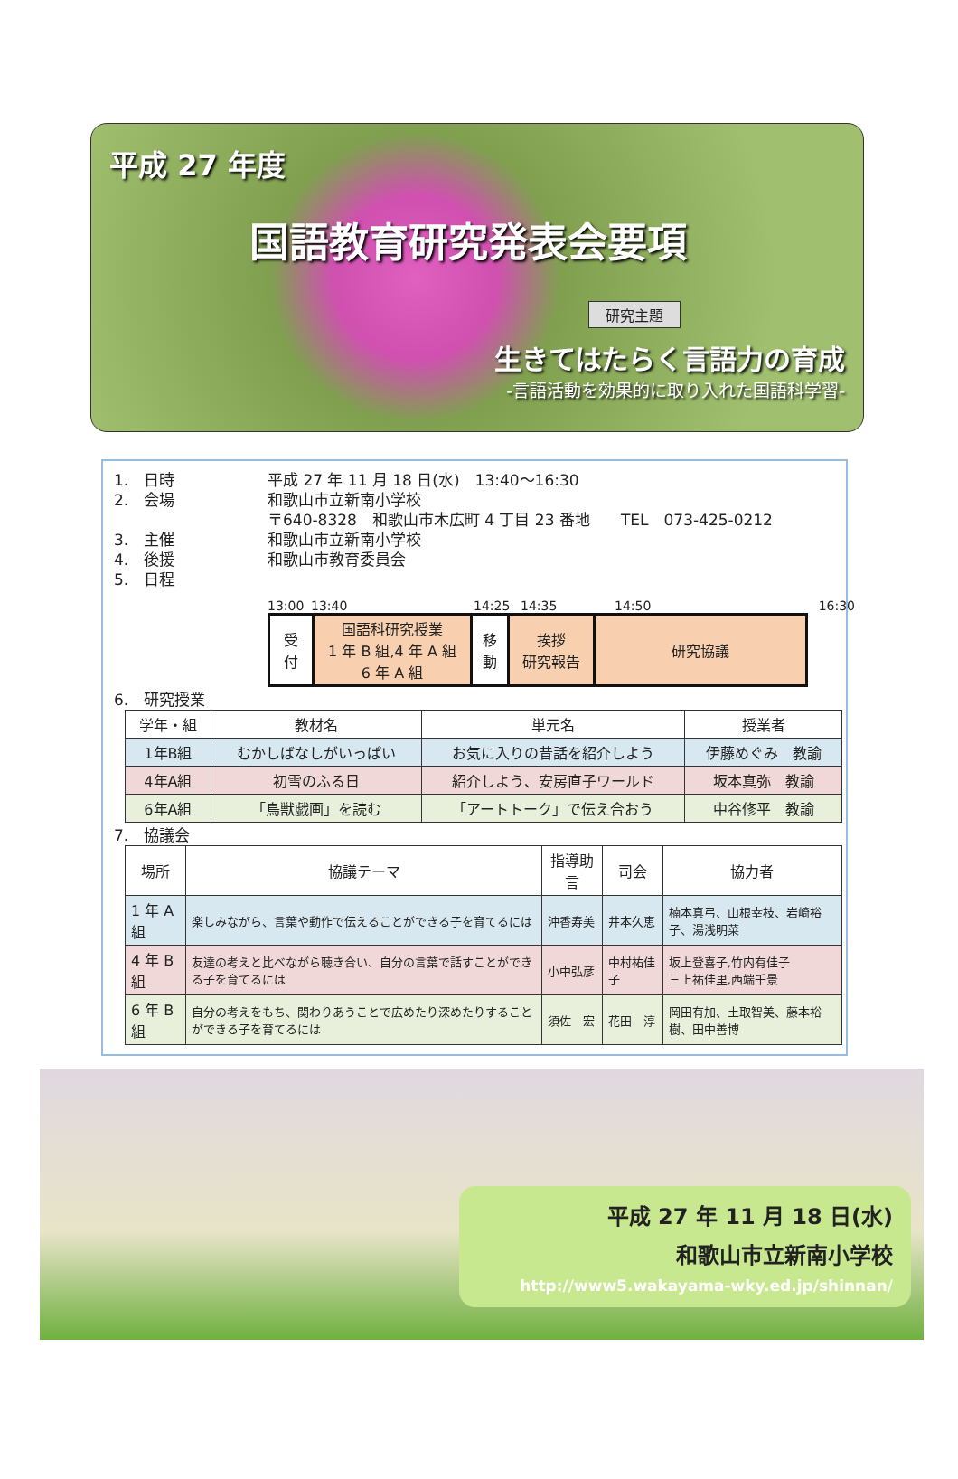平成 27 年度
国語教育研究発表会要項
研究主題
生きてはたらく言語力の育成
-言語活動を効果的に取り入れた国語科学習-
1.　日時 平成 27 年 11 月 18 日(水)　13:40～16:30
2.　会場 和歌山市立新南小学校
〒640-8328　和歌山市木広町 4 丁目 23 番地　　TEL　073-425-0212
3.　主催 和歌山市立新南小学校
4.　後援 和歌山市教育委員会
5.　日程
13:00 13:40 14:25 14:35 14:50 16:30
| 受 付 | 国語科研究授業 1 年 B 組,4 年 A 組 6 年 A 組 | 移 動 | 挨拶 研究報告 | 研究協議 |
6.　研究授業
| 学年・組 | 教材名 | 単元名 | 授業者 |
| --- | --- | --- | --- |
| 1年B組 | むかしばなしがいっぱい | お気に入りの昔話を紹介しよう | 伊藤めぐみ 教諭 |
| 4年A組 | 初雪のふる日 | 紹介しよう、安房直子ワールド | 坂本真弥 教諭 |
| 6年A組 | 「鳥獣戯画」を読む | 「アートトーク」で伝え合おう | 中谷修平 教諭 |
7.　協議会
| 場所 | 協議テーマ | 指導助言 | 司会 | 協力者 |
| --- | --- | --- | --- | --- |
| 1 年 A 組 | 楽しみながら、言葉や動作で伝えることができる子を育てるには | 沖香寿美 | 井本久恵 | 楠本真弓、山根幸枝、岩崎裕子、湯浅明菜 |
| 4 年 B 組 | 友達の考えと比べながら聴き合い、自分の言葉で話すことができる子を育てるには | 小中弘彦 | 中村祐佳子 | 坂上登喜子,竹内有佳子 三上祐佳里,西端千景 |
| 6 年 B 組 | 自分の考えをもち、関わりあうことで広めたり深めたりすることができる子を育てるには | 須佐 宏 | 花田 淳 | 岡田有加、土取智美、藤本裕樹、田中善博 |
平成 27 年 11 月 18 日(水)
和歌山市立新南小学校
http://www5.wakayama-wky.ed.jp/shinnan/